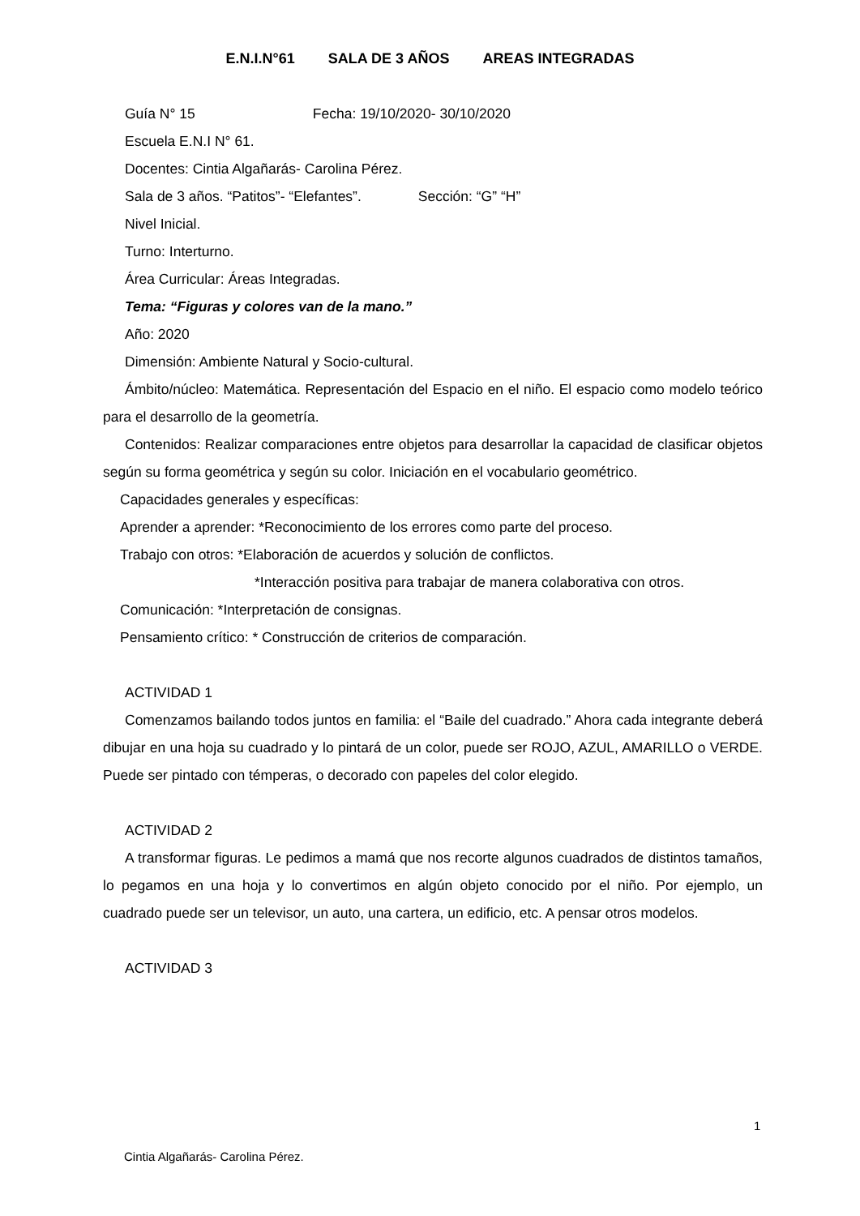E.N.I.N°61 SALA DE 3 AÑOS AREAS INTEGRADAS
Guía N° 15 Fecha: 19/10/2020- 30/10/2020
Escuela E.N.I N° 61.
Docentes: Cintia Algañarás- Carolina Pérez.
Sala de 3 años. “Patitos”- “Elefantes”. Sección: “G” “H”
Nivel Inicial.
Turno: Interturno.
Área Curricular: Áreas Integradas.
Tema: “Figuras y colores van de la mano.”
Año: 2020
Dimensión: Ambiente Natural y Socio-cultural.
Ámbito/núcleo: Matemática. Representación del Espacio en el niño. El espacio como modelo teórico para el desarrollo de la geometría.
Contenidos: Realizar comparaciones entre objetos para desarrollar la capacidad de clasificar objetos según su forma geométrica y según su color. Iniciación en el vocabulario geométrico.
Capacidades generales y específicas:
Aprender a aprender: *Reconocimiento de los errores como parte del proceso.
Trabajo con otros: *Elaboración de acuerdos y solución de conflictos.
*Interacción positiva para trabajar de manera colaborativa con otros.
Comunicación: *Interpretación de consignas.
Pensamiento crítico: * Construcción de criterios de comparación.
ACTIVIDAD 1
Comenzamos bailando todos juntos en familia: el “Baile del cuadrado.” Ahora cada integrante deberá dibujar en una hoja su cuadrado y lo pintará de un color, puede ser ROJO, AZUL, AMARILLO o VERDE. Puede ser pintado con témperas, o decorado con papeles del color elegido.
ACTIVIDAD 2
A transformar figuras. Le pedimos a mamá que nos recorte algunos cuadrados de distintos tamaños, lo pegamos en una hoja y lo convertimos en algún objeto conocido por el niño. Por ejemplo, un cuadrado puede ser un televisor, un auto, una cartera, un edificio, etc. A pensar otros modelos.
ACTIVIDAD 3
1
Cintia Algañarás- Carolina Pérez.